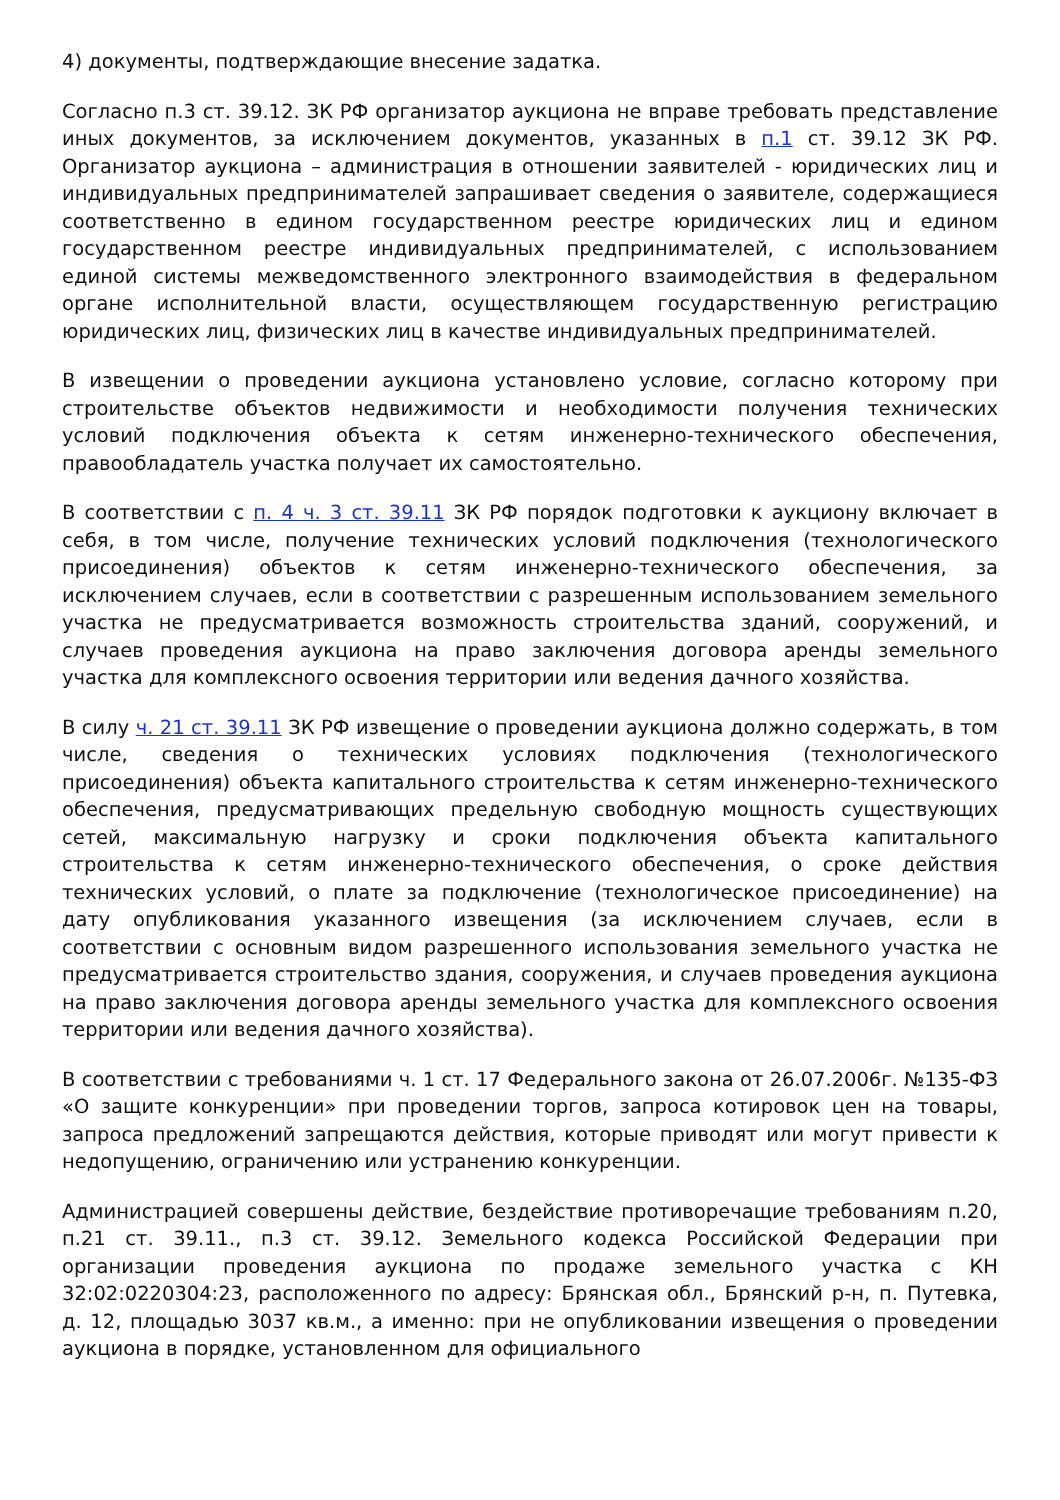4) документы, подтверждающие внесение задатка.
Согласно п.3 ст. 39.12. ЗК РФ организатор аукциона не вправе требовать представление иных документов, за исключением документов, указанных в п.1 ст. 39.12 ЗК РФ. Организатор аукциона – администрация в отношении заявителей - юридических лиц и индивидуальных предпринимателей запрашивает сведения о заявителе, содержащиеся соответственно в едином государственном реестре юридических лиц и едином государственном реестре индивидуальных предпринимателей, с использованием единой системы межведомственного электронного взаимодействия в федеральном органе исполнительной власти, осуществляющем государственную регистрацию юридических лиц, физических лиц в качестве индивидуальных предпринимателей.
В извещении о проведении аукциона установлено условие, согласно которому при строительстве объектов недвижимости и необходимости получения технических условий подключения объекта к сетям инженерно-технического обеспечения, правообладатель участка получает их самостоятельно.
В соответствии с п. 4 ч. 3 ст. 39.11 ЗК РФ порядок подготовки к аукциону включает в себя, в том числе, получение технических условий подключения (технологического присоединения) объектов к сетям инженерно-технического обеспечения, за исключением случаев, если в соответствии с разрешенным использованием земельного участка не предусматривается возможность строительства зданий, сооружений, и случаев проведения аукциона на право заключения договора аренды земельного участка для комплексного освоения территории или ведения дачного хозяйства.
В силу ч. 21 ст. 39.11 ЗК РФ извещение о проведении аукциона должно содержать, в том числе, сведения о технических условиях подключения (технологического присоединения) объекта капитального строительства к сетям инженерно-технического обеспечения, предусматривающих предельную свободную мощность существующих сетей, максимальную нагрузку и сроки подключения объекта капитального строительства к сетям инженерно-технического обеспечения, о сроке действия технических условий, о плате за подключение (технологическое присоединение) на дату опубликования указанного извещения (за исключением случаев, если в соответствии с основным видом разрешенного использования земельного участка не предусматривается строительство здания, сооружения, и случаев проведения аукциона на право заключения договора аренды земельного участка для комплексного освоения территории или ведения дачного хозяйства).
В соответствии с требованиями ч. 1 ст. 17 Федерального закона от 26.07.2006г. №135-ФЗ «О защите конкуренции» при проведении торгов, запроса котировок цен на товары, запроса предложений запрещаются действия, которые приводят или могут привести к недопущению, ограничению или устранению конкуренции.
Администрацией совершены действие, бездействие противоречащие требованиям п.20, п.21 ст. 39.11., п.3 ст. 39.12. Земельного кодекса Российской Федерации при организации проведения аукциона по продаже земельного участка с КН 32:02:0220304:23, расположенного по адресу: Брянская обл., Брянский р-н, п. Путевка, д. 12, площадью 3037 кв.м., а именно: при не опубликовании извещения о проведении аукциона в порядке, установленном для официального